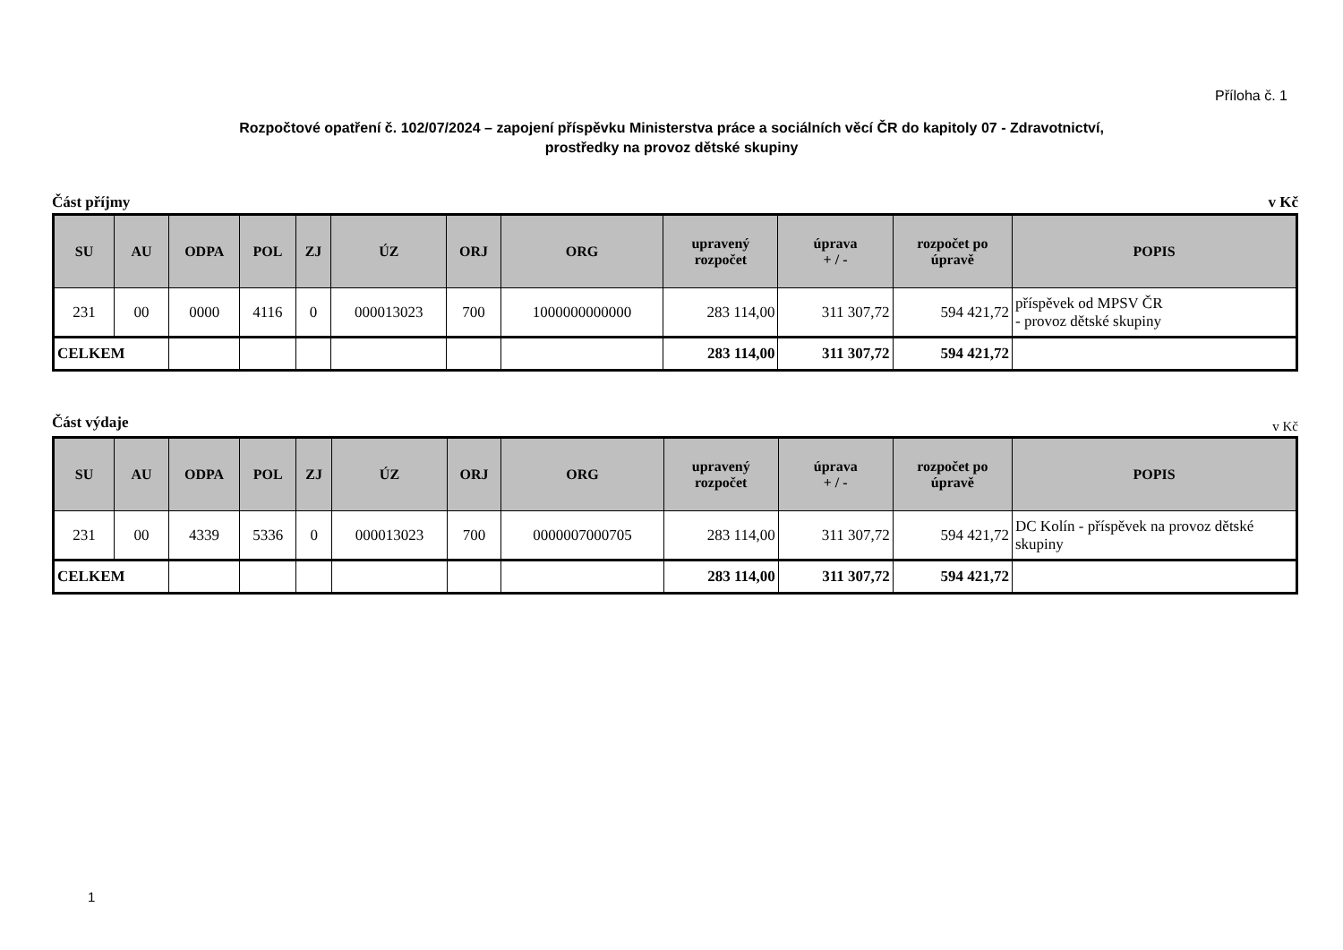Příloha č. 1
Rozpočtové opatření č. 102/07/2024 – zapojení příspěvku Ministerstva práce a sociálních věcí ČR do kapitoly 07 - Zdravotnictví,
prostředky na provoz dětské skupiny
Část příjmy v Kč
| SU | AU | ODPA | POL | ZJ | ÚZ | ORJ | ORG | upravený rozpočet | úprava + / - | rozpočet po úpravě | POPIS |
| --- | --- | --- | --- | --- | --- | --- | --- | --- | --- | --- | --- |
| 231 | 00 | 0000 | 4116 | 0 | 000013023 | 700 | 1000000000000 | 283 114,00 | 311 307,72 | 594 421,72 | příspěvek od MPSV ČR - provoz dětské skupiny |
| CELKEM | | | | | | | | 283 114,00 | 311 307,72 | 594 421,72 | |
Část výdaje v Kč
| SU | AU | ODPA | POL | ZJ | ÚZ | ORJ | ORG | upravený rozpočet | úprava + / - | rozpočet po úpravě | POPIS |
| --- | --- | --- | --- | --- | --- | --- | --- | --- | --- | --- | --- |
| 231 | 00 | 4339 | 5336 | 0 | 000013023 | 700 | 0000007000705 | 283 114,00 | 311 307,72 | 594 421,72 | DC Kolín - příspěvek na provoz dětské skupiny |
| CELKEM | | | | | | | | 283 114,00 | 311 307,72 | 594 421,72 | |
1